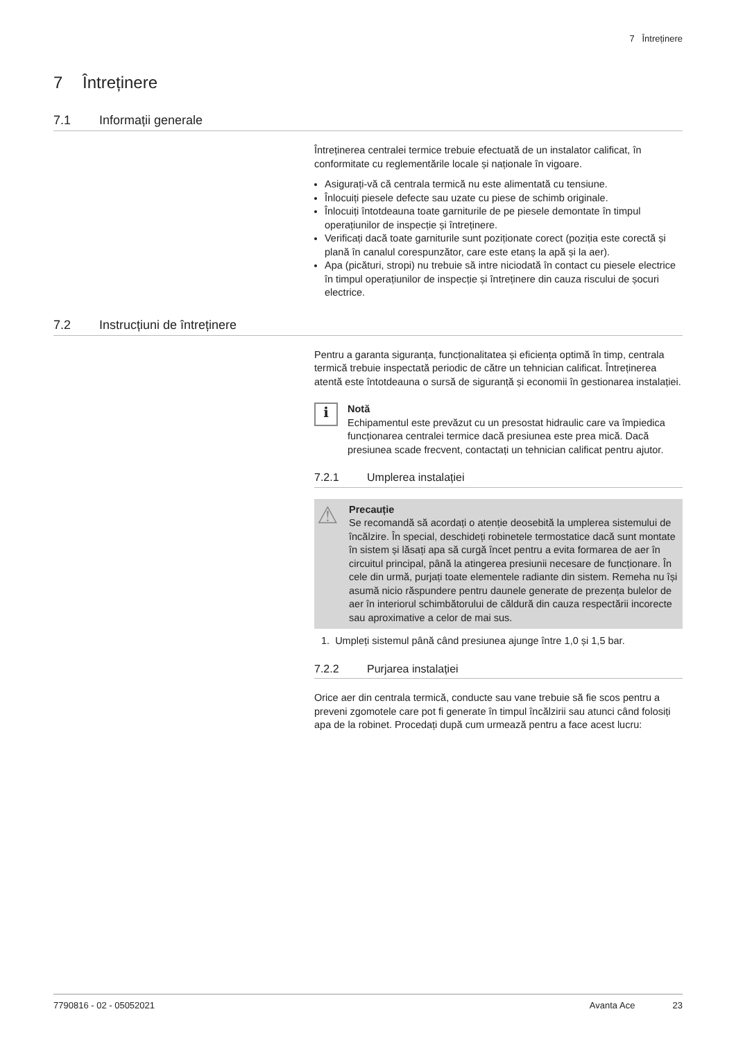7 Întreținere
7 Întreținere
7.1 Informații generale
Întreținerea centralei termice trebuie efectuată de un instalator calificat, în conformitate cu reglementările locale și naționale în vigoare.
Asigurați-vă că centrala termică nu este alimentată cu tensiune.
Înlocuiți piesele defecte sau uzate cu piese de schimb originale.
Înlocuiți întotdeauna toate garniturile de pe piesele demontate în timpul operațiunilor de inspecție și întreținere.
Verificați dacă toate garniturile sunt poziționate corect (poziția este corectă și plană în canalul corespunzător, care este etanș la apă și la aer).
Apa (picături, stropi) nu trebuie să intre niciodată în contact cu piesele electrice în timpul operațiunilor de inspecție și întreținere din cauza riscului de șocuri electrice.
7.2 Instrucțiuni de întreținere
Pentru a garanta siguranța, funcționalitatea și eficiența optimă în timp, centrala termică trebuie inspectată periodic de către un tehnician calificat. Întreținerea atentă este întotdeauna o sursă de siguranță și economii în gestionarea instalației.
i
Notă
Echipamentul este prevăzut cu un presostat hidraulic care va împiedica funcționarea centralei termice dacă presiunea este prea mică. Dacă presiunea scade frecvent, contactați un tehnician calificat pentru ajutor.
7.2.1 Umplerea instalației
⚠
Precauție
Se recomandă să acordați o atenție deosebită la umplerea sistemului de încălzire. În special, deschideți robinetele termostatice dacă sunt montate în sistem și lăsați apa să curgă încet pentru a evita formarea de aer în circuitul principal, până la atingerea presiunii necesare de funcționare. În cele din urmă, purjați toate elementele radiante din sistem. Remeha nu își asumă nicio răspundere pentru daunele generate de prezența bulelor de aer în interiorul schimbătorului de căldură din cauza respectării incorecte sau aproximative a celor de mai sus.
1. Umpleți sistemul până când presiunea ajunge între 1,0 și 1,5 bar.
7.2.2 Purjarea instalației
Orice aer din centrala termică, conducte sau vane trebuie să fie scos pentru a preveni zgomotele care pot fi generate în timpul încălzirii sau atunci când folosiți apa de la robinet. Procedați după cum urmează pentru a face acest lucru:
7790816 - 02 - 05052021 Avanta Ace 23